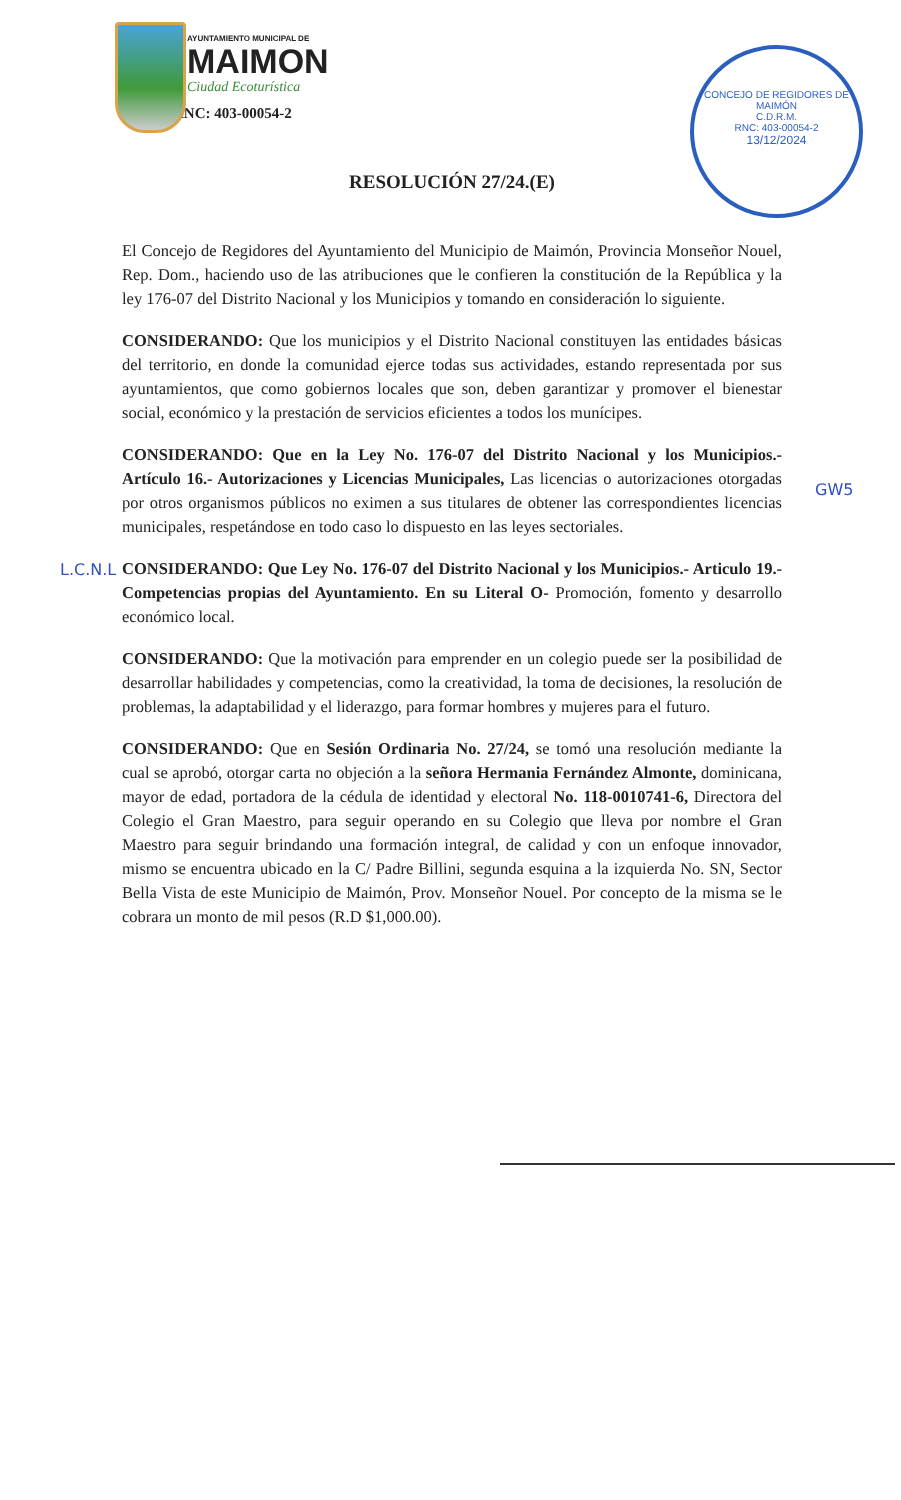AYUNTAMIENTO MUNICIPAL DE
MAIMON
Ciudad Ecoturística
RNC: 403-00054-2
CONCEJO DE REGIDORES DE MAIMÓN
C.D.R.M.
RNC: 403-00054-2
13/12/2024
RESOLUCIÓN 27/24.(E)
El Concejo de Regidores del Ayuntamiento del Municipio de Maimón, Provincia Monseñor Nouel, Rep. Dom., haciendo uso de las atribuciones que le confieren la constitución de la República y la ley 176-07 del Distrito Nacional y los Municipios y tomando en consideración lo siguiente.
CONSIDERANDO: Que los municipios y el Distrito Nacional constituyen las entidades básicas del territorio, en donde la comunidad ejerce todas sus actividades, estando representada por sus ayuntamientos, que como gobiernos locales que son, deben garantizar y promover el bienestar social, económico y la prestación de servicios eficientes a todos los munícipes.
CONSIDERANDO: Que en la Ley No. 176-07 del Distrito Nacional y los Municipios.- Artículo 16.- Autorizaciones y Licencias Municipales, Las licencias o autorizaciones otorgadas por otros organismos públicos no eximen a sus titulares de obtener las correspondientes licencias municipales, respetándose en todo caso lo dispuesto en las leyes sectoriales.
CONSIDERANDO: Que Ley No. 176-07 del Distrito Nacional y los Municipios.- Articulo 19.- Competencias propias del Ayuntamiento. En su Literal O- Promoción, fomento y desarrollo económico local.
CONSIDERANDO: Que la motivación para emprender en un colegio puede ser la posibilidad de desarrollar habilidades y competencias, como la creatividad, la toma de decisiones, la resolución de problemas, la adaptabilidad y el liderazgo, para formar hombres y mujeres para el futuro.
CONSIDERANDO: Que en Sesión Ordinaria No. 27/24, se tomó una resolución mediante la cual se aprobó, otorgar carta no objeción a la señora Hermania Fernández Almonte, dominicana, mayor de edad, portadora de la cédula de identidad y electoral No. 118-0010741-6, Directora del Colegio el Gran Maestro, para seguir operando en su Colegio que lleva por nombre el Gran Maestro para seguir brindando una formación integral, de calidad y con un enfoque innovador, mismo se encuentra ubicado en la C/ Padre Billini, segunda esquina a la izquierda No. SN, Sector Bella Vista de este Municipio de Maimón, Prov. Monseñor Nouel. Por concepto de la misma se le cobrara un monto de mil pesos (R.D $1,000.00).
L.C.N.L
GW5